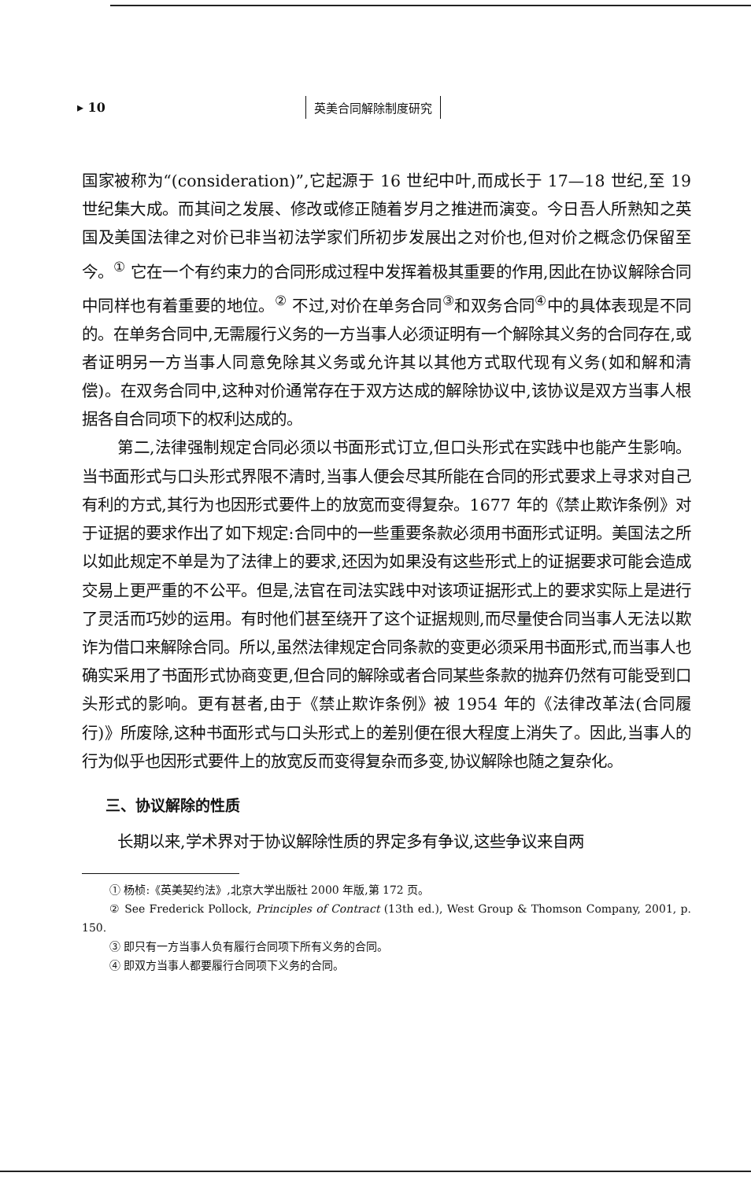▸ 10 英美合同解除制度研究
国家被称为“(consideration)”,它起源于 16 世纪中叶,而成长于 17—18 世纪,至 19 世纪集大成。而其间之发展、修改或修正随着岁月之推进而演变。今日吾人所熟知之英国及美国法律之对价已非当初法学家们所初步发展出之对价也,但对价之概念仍保留至今。<sup>①</sup> 它在一个有约束力的合同形成过程中发挥着极其重要的作用,因此在协议解除合同中同样也有着重要的地位。<sup>②</sup> 不过,对价在单务合同<sup>③</sup>和双务合同<sup>④</sup>中的具体表现是不同的。在单务合同中,无需履行义务的一方当事人必须证明有一个解除其义务的合同存在,或者证明另一方当事人同意免除其义务或允许其以其他方式取代现有义务(如和解和清偿)。在双务合同中,这种对价通常存在于双方达成的解除协议中,该协议是双方当事人根据各自合同项下的权利达成的。
第二,法律强制规定合同必须以书面形式订立,但口头形式在实践中也能产生影响。当书面形式与口头形式界限不清时,当事人便会尽其所能在合同的形式要求上寻求对自己有利的方式,其行为也因形式要件上的放宽而变得复杂。1677 年的《禁止欺诈条例》对于证据的要求作出了如下规定:合同中的一些重要条款必须用书面形式证明。美国法之所以如此规定不单是为了法律上的要求,还因为如果没有这些形式上的证据要求可能会造成交易上更严重的不公平。但是,法官在司法实践中对该项证据形式上的要求实际上是进行了灵活而巧妙的运用。有时他们甚至绕开了这个证据规则,而尽量使合同当事人无法以欺诈为借口来解除合同。所以,虽然法律规定合同条款的变更必须采用书面形式,而当事人也确实采用了书面形式协商变更,但合同的解除或者合同某些条款的抛弃仍然有可能受到口头形式的影响。更有甚者,由于《禁止欺诈条例》被 1954 年的《法律改革法(合同履行)》所废除,这种书面形式与口头形式上的差别便在很大程度上消失了。因此,当事人的行为似乎也因形式要件上的放宽反而变得复杂而多变,协议解除也随之复杂化。
三、协议解除的性质
长期以来,学术界对于协议解除性质的界定多有争议,这些争议来自两
① 杨桢:《英美契约法》,北京大学出版社 2000 年版,第 172 页。
② See Frederick Pollock, Principles of Contract (13th ed.), West Group & Thomson Company, 2001, p. 150.
③ 即只有一方当事人负有履行合同项下所有义务的合同。
④ 即双方当事人都要履行合同项下义务的合同。